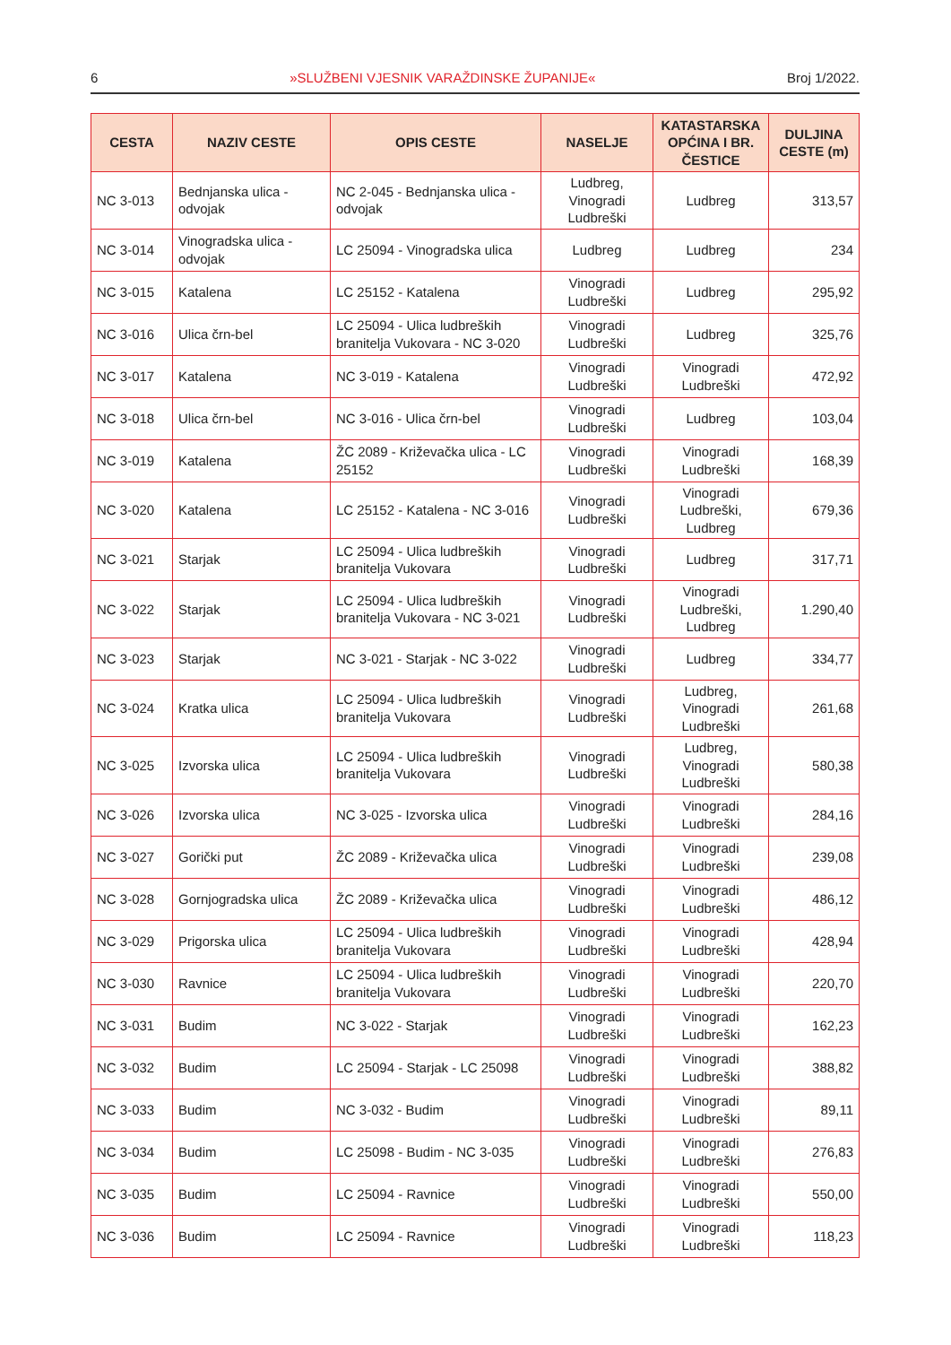6 »SLUŽBENI VJESNIK VARAŽDINSKE ŽUPANIJE« Broj 1/2022.
| CESTA | NAZIV CESTE | OPIS CESTE | NASELJE | KATASTARSKA OPĆINA I BR. ČESTICE | DULJINA CESTE (m) |
| --- | --- | --- | --- | --- | --- |
| NC 3-013 | Bednjanska ulica - odvojak | NC 2-045 - Bednjanska ulica - odvojak | Ludbreg, Vinogradi Ludbreški | Ludbreg | 313,57 |
| NC 3-014 | Vinogradska ulica - odvojak | LC 25094 - Vinogradska ulica | Ludbreg | Ludbreg | 234 |
| NC 3-015 | Katalena | LC 25152 - Katalena | Vinogradi Ludbreški | Ludbreg | 295,92 |
| NC 3-016 | Ulica črn-bel | LC 25094 - Ulica ludbreških branitelja Vukovara - NC 3-020 | Vinogradi Ludbreški | Ludbreg | 325,76 |
| NC 3-017 | Katalena | NC 3-019 - Katalena | Vinogradi Ludbreški | Vinogradi Ludbreški | 472,92 |
| NC 3-018 | Ulica črn-bel | NC 3-016 - Ulica črn-bel | Vinogradi Ludbreški | Ludbreg | 103,04 |
| NC 3-019 | Katalena | ŽC 2089 - Križevačka ulica - LC 25152 | Vinogradi Ludbreški | Vinogradi Ludbreški | 168,39 |
| NC 3-020 | Katalena | LC 25152 - Katalena - NC 3-016 | Vinogradi Ludbreški | Vinogradi Ludbreški, Ludbreg | 679,36 |
| NC 3-021 | Starjak | LC 25094 - Ulica ludbreških branitelja Vukovara | Vinogradi Ludbreški | Ludbreg | 317,71 |
| NC 3-022 | Starjak | LC 25094 - Ulica ludbreških branitelja Vukovara - NC 3-021 | Vinogradi Ludbreški | Vinogradi Ludbreški, Ludbreg | 1.290,40 |
| NC 3-023 | Starjak | NC 3-021 - Starjak - NC 3-022 | Vinogradi Ludbreški | Ludbreg | 334,77 |
| NC 3-024 | Kratka ulica | LC 25094 - Ulica ludbreških branitelja Vukovara | Vinogradi Ludbreški | Ludbreg, Vinogradi Ludbreški | 261,68 |
| NC 3-025 | Izvorska ulica | LC 25094 - Ulica ludbreških branitelja Vukovara | Vinogradi Ludbreški | Ludbreg, Vinogradi Ludbreški | 580,38 |
| NC 3-026 | Izvorska ulica | NC 3-025 - Izvorska ulica | Vinogradi Ludbreški | Vinogradi Ludbreški | 284,16 |
| NC 3-027 | Gorički put | ŽC 2089 - Križevačka ulica | Vinogradi Ludbreški | Vinogradi Ludbreški | 239,08 |
| NC 3-028 | Gornjogradska ulica | ŽC 2089 - Križevačka ulica | Vinogradi Ludbreški | Vinogradi Ludbreški | 486,12 |
| NC 3-029 | Prigorska ulica | LC 25094 - Ulica ludbreških branitelja Vukovara | Vinogradi Ludbreški | Vinogradi Ludbreški | 428,94 |
| NC 3-030 | Ravnice | LC 25094 - Ulica ludbreških branitelja Vukovara | Vinogradi Ludbreški | Vinogradi Ludbreški | 220,70 |
| NC 3-031 | Budim | NC 3-022 - Starjak | Vinogradi Ludbreški | Vinogradi Ludbreški | 162,23 |
| NC 3-032 | Budim | LC 25094 - Starjak - LC 25098 | Vinogradi Ludbreški | Vinogradi Ludbreški | 388,82 |
| NC 3-033 | Budim | NC 3-032 - Budim | Vinogradi Ludbreški | Vinogradi Ludbreški | 89,11 |
| NC 3-034 | Budim | LC 25098 - Budim - NC 3-035 | Vinogradi Ludbreški | Vinogradi Ludbreški | 276,83 |
| NC 3-035 | Budim | LC 25094 - Ravnice | Vinogradi Ludbreški | Vinogradi Ludbreški | 550,00 |
| NC 3-036 | Budim | LC 25094 - Ravnice | Vinogradi Ludbreški | Vinogradi Ludbreški | 118,23 |